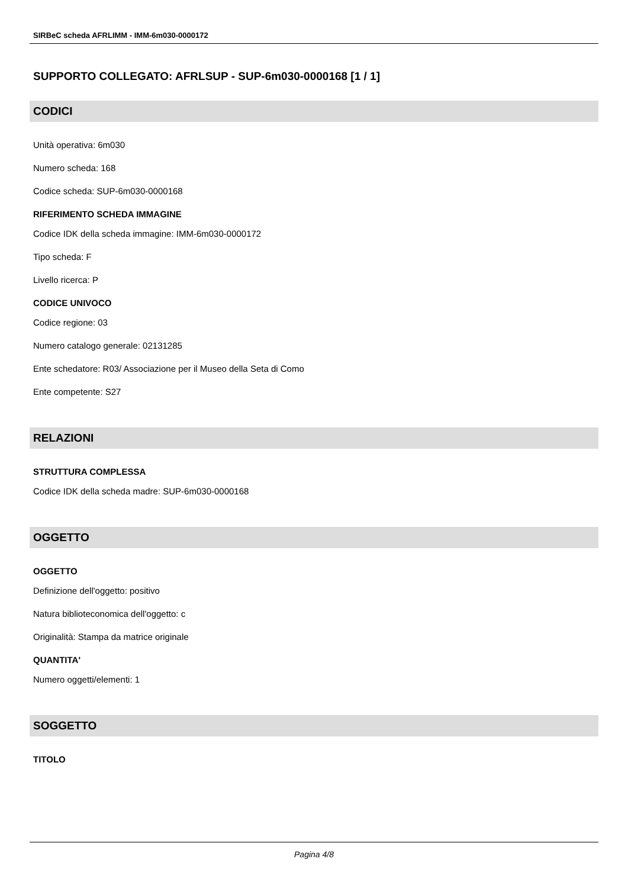SIRBeC scheda AFRLIMM - IMM-6m030-0000172
SUPPORTO COLLEGATO: AFRLSUP - SUP-6m030-0000168 [1 / 1]
CODICI
Unità operativa: 6m030
Numero scheda: 168
Codice scheda: SUP-6m030-0000168
RIFERIMENTO SCHEDA IMMAGINE
Codice IDK della scheda immagine: IMM-6m030-0000172
Tipo scheda: F
Livello ricerca: P
CODICE UNIVOCO
Codice regione: 03
Numero catalogo generale: 02131285
Ente schedatore: R03/ Associazione per il Museo della Seta di Como
Ente competente: S27
RELAZIONI
STRUTTURA COMPLESSA
Codice IDK della scheda madre: SUP-6m030-0000168
OGGETTO
OGGETTO
Definizione dell'oggetto: positivo
Natura biblioteconomica dell'oggetto: c
Originalità: Stampa da matrice originale
QUANTITA'
Numero oggetti/elementi: 1
SOGGETTO
TITOLO
Pagina 4/8